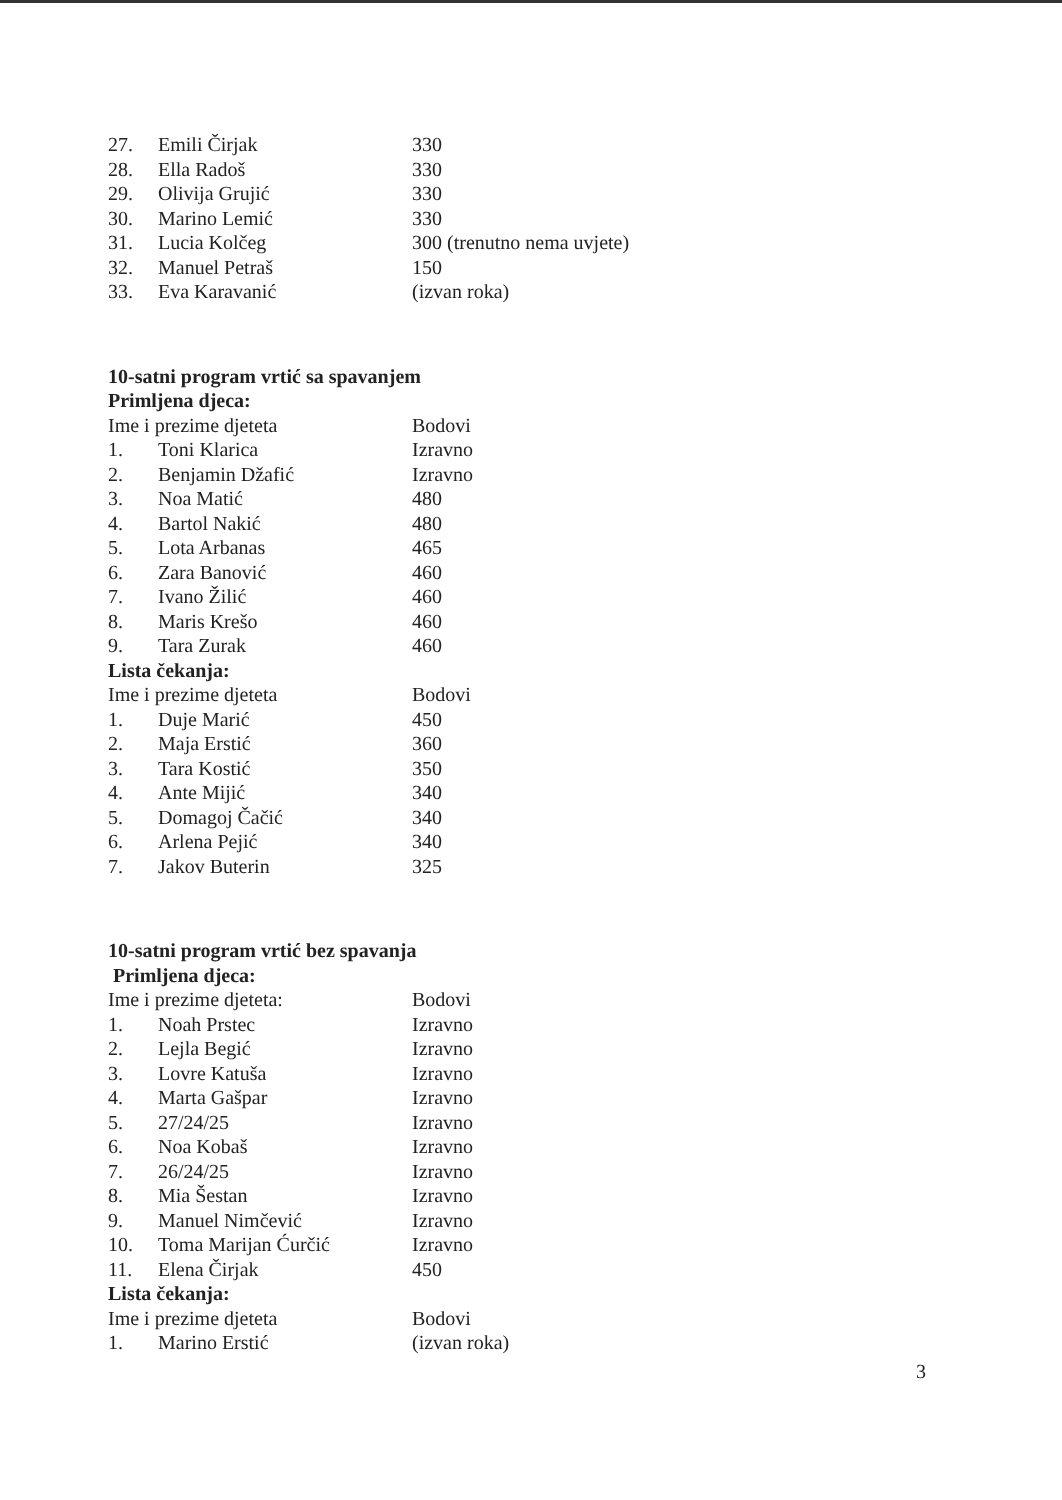| 27. | Emili Čirjak | 330 |
| 28. | Ella Radoš | 330 |
| 29. | Olivija Grujić | 330 |
| 30. | Marino Lemić | 330 |
| 31. | Lucia Kolčeg | 300 (trenutno nema uvjete) |
| 32. | Manuel Petraš | 150 |
| 33. | Eva Karavanić | (izvan roka) |
10-satni program vrtić sa spavanjem
Primljena djeca:
| Ime i prezime djeteta | | Bodovi |
| 1. | Toni Klarica | Izravno |
| 2. | Benjamin Džafić | Izravno |
| 3. | Noa Matić | 480 |
| 4. | Bartol Nakić | 480 |
| 5. | Lota Arbanas | 465 |
| 6. | Zara Banović | 460 |
| 7. | Ivano Žilić | 460 |
| 8. | Maris Krešo | 460 |
| 9. | Tara Zurak | 460 |
Lista čekanja:
| Ime i prezime djeteta | | Bodovi |
| 1. | Duje Marić | 450 |
| 2. | Maja Erstić | 360 |
| 3. | Tara Kostić | 350 |
| 4. | Ante Mijić | 340 |
| 5. | Domagoj Čačić | 340 |
| 6. | Arlena Pejić | 340 |
| 7. | Jakov Buterin | 325 |
10-satni program vrtić bez spavanja
Primljena djeca:
| Ime i prezime djeteta: | | Bodovi |
| 1. | Noah Prstec | Izravno |
| 2. | Lejla Begić | Izravno |
| 3. | Lovre Katuša | Izravno |
| 4. | Marta Gašpar | Izravno |
| 5. | 27/24/25 | Izravno |
| 6. | Noa Kobaš | Izravno |
| 7. | 26/24/25 | Izravno |
| 8. | Mia Šestan | Izravno |
| 9. | Manuel Nimčević | Izravno |
| 10. | Toma Marijan Ćurčić | Izravno |
| 11. | Elena Čirjak | 450 |
Lista čekanja:
| Ime i prezime djeteta | | Bodovi |
| 1. | Marino Erstić | (izvan roka) |
3